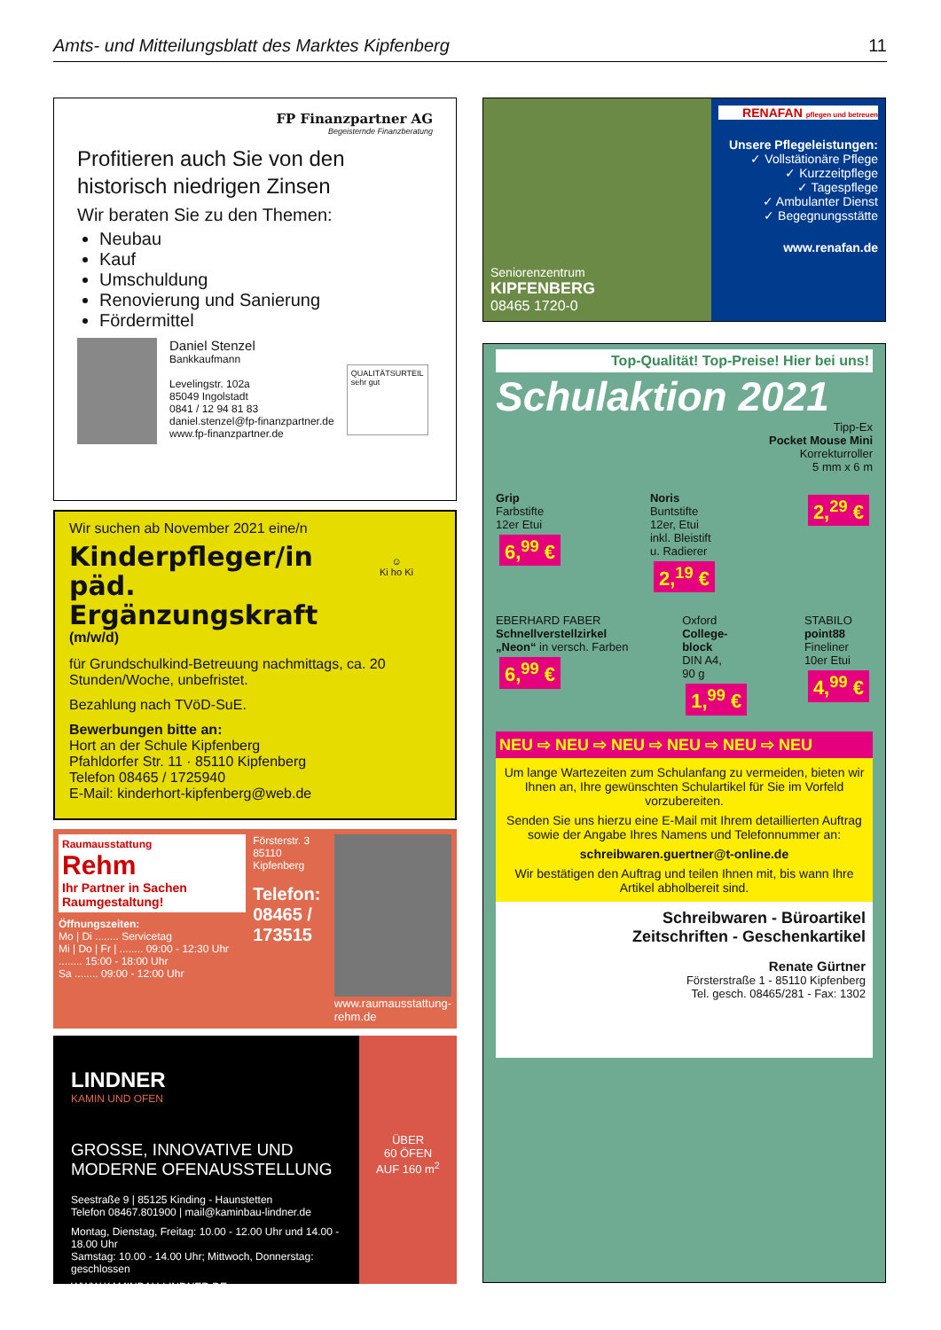Amts- und Mitteilungsblatt des Marktes Kipfenberg 11
FP Finanzpartner AG
Begeisternde Finanzberatung
Profitieren auch Sie von den historisch niedrigen Zinsen
Wir beraten Sie zu den Themen:
Neubau
Kauf
Umschuldung
Renovierung und Sanierung
Fördermittel
Daniel Stenzel
Bankkaufmann
Levelingstr. 102a
85049 Ingolstadt
0841 / 12 94 81 83
daniel.stenzel@fp-finanzpartner.de
www.fp-finanzpartner.de
QUALITÄTSURTEIL
sehr gut
☺
Ki ho Ki
Wir suchen ab November 2021 eine/n
Kinderpfleger/in
päd. Ergänzungskraft
(m/w/d)
für Grundschulkind-Betreuung nachmittags, ca. 20 Stunden/Woche, unbefristet.
Bezahlung nach TVöD-SuE.
Bewerbungen bitte an:
Hort an der Schule Kipfenberg
Pfahldorfer Str. 11 · 85110 Kipfenberg
Telefon 08465 / 1725940
E-Mail: kinderhort-kipfenberg@web.de
Raumausstattung
Rehm
Ihr Partner in Sachen Raumgestaltung!
Öffnungszeiten:
Mo | Di ........ Servicetag
Mi | Do | Fr | ........ 09:00 - 12:30 Uhr
........ 15:00 - 18:00 Uhr
Sa ........ 09:00 - 12:00 Uhr
Försterstr. 3
85110 Kipfenberg
Telefon:
08465 / 173515
www.raumausstattung-rehm.de
LINDNER
KAMIN UND OFEN
GROSSE, INNOVATIVE UND
MODERNE OFENAUSSTELLUNG
Seestraße 9 | 85125 Kinding - Haunstetten
Telefon 08467.801900 | mail@kaminbau-lindner.de
Montag, Dienstag, Freitag: 10.00 - 12.00 Uhr und 14.00 - 18.00 Uhr
Samstag: 10.00 - 14.00 Uhr; Mittwoch, Donnerstag: geschlossen
WWW.KAMINBAU-LINDNER.DE
ÜBER
60 ÖFEN
AUF 160 m<sup>2</sup>
Seniorenzentrum
KIPFENBERG
08465 1720-0
RENAFAN pflegen und betreuen
Unsere Pflegeleistungen:
✓ Vollstätionäre Pflege
✓ Kurzzeitpflege
✓ Tagespflege
✓ Ambulanter Dienst
✓ Begegnungsstätte
www.renafan.de
Top-Qualität! Top-Preise! Hier bei uns!
Schulaktion 2021
Tipp-Ex
Pocket Mouse Mini
Korrekturroller
5 mm x 6 m
Grip
Farbstifte
12er Etui
6,<sup>99</sup> €
Noris
Buntstifte
12er, Etui
inkl. Bleistift
u. Radierer
2,<sup>19</sup> €
2,<sup>29</sup> €
EBERHARD FABER
Schnellverstellzirkel
„Neon“ in versch. Farben
6,<sup>99</sup> €
Oxford
College-
block
DIN A4,
90 g
1,<sup>99</sup> €
STABILO
point88
Fineliner
10er Etui
4,<sup>99</sup> €
NEU ⇨ NEU ⇨ NEU ⇨ NEU ⇨ NEU ⇨ NEU
Um lange Wartezeiten zum Schulanfang zu vermeiden, bieten wir Ihnen an, Ihre gewünschten Schulartikel für Sie im Vorfeld vorzubereiten.
Senden Sie uns hierzu eine E-Mail mit Ihrem detaillierten Auftrag sowie der Angabe Ihres Namens und Telefonnummer an:
schreibwaren.guertner@t-online.de
Wir bestätigen den Auftrag und teilen Ihnen mit, bis wann Ihre Artikel abholbereit sind.
Schreibwaren - Büroartikel
Zeitschriften - Geschenkartikel
Renate Gürtner
Försterstraße 1 - 85110 Kipfenberg
Tel. gesch. 08465/281 - Fax: 1302